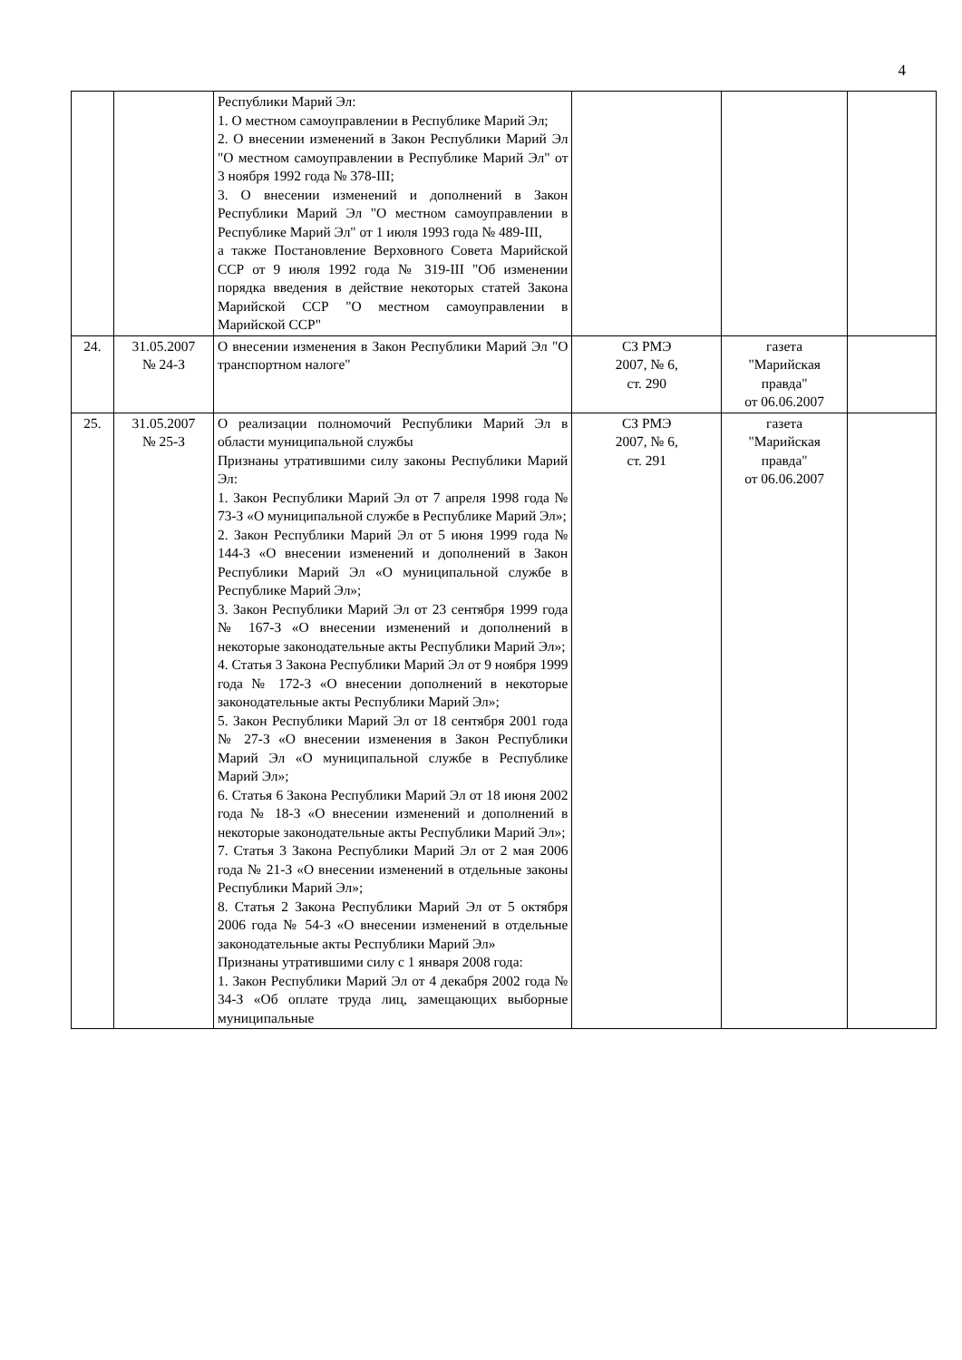4
| | | Республики Марий Эл: 1. О местном самоуправлении в Республике Марий Эл; 2. О внесении изменений в Закон Республики Марий Эл "О местном самоуправлении в Республике Марий Эл" от 3 ноября 1992 года № 378-III; 3. О внесении изменений и дополнений в Закон Республики Марий Эл "О местном самоуправлении в Республике Марий Эл" от 1 июля 1993 года № 489-III, а также Постановление Верховного Совета Марийской ССР от 9 июля 1992 года № 319-III "Об изменении порядка введения в действие некоторых статей Закона Марийской ССР "О местном самоуправлении в Марийской ССР" | | | |
| 24. | 31.05.2007 № 24-З | О внесении изменения в Закон Республики Марий Эл "О транспортном налоге" | СЗ РМЭ 2007, № 6, ст. 290 | газета "Марийская правда" от 06.06.2007 | |
| 25. | 31.05.2007 № 25-З | О реализации полномочий Республики Марий Эл в области муниципальной службы Признаны утратившими силу законы Республики Марий Эл: 1. Закон Республики Марий Эл от 7 апреля 1998 года № 73-З «О муниципальной службе в Республике Марий Эл»; 2. Закон Республики Марий Эл от 5 июня 1999 года № 144-З «О внесении изменений и дополнений в Закон Республики Марий Эл «О муниципальной службе в Республике Марий Эл»; 3. Закон Республики Марий Эл от 23 сентября 1999 года № 167-З «О внесении изменений и дополнений в некоторые законодательные акты Республики Марий Эл»; 4. Статья 3 Закона Республики Марий Эл от 9 ноября 1999 года № 172-З «О внесении дополнений в некоторые законодательные акты Республики Марий Эл»; 5. Закон Республики Марий Эл от 18 сентября 2001 года № 27-З «О внесении изменения в Закон Республики Марий Эл «О муниципальной службе в Республике Марий Эл»; 6. Статья 6 Закона Республики Марий Эл от 18 июня 2002 года № 18-З «О внесении изменений и дополнений в некоторые законодательные акты Республики Марий Эл»; 7. Статья 3 Закона Республики Марий Эл от 2 мая 2006 года № 21-З «О внесении изменений в отдельные законы Республики Марий Эл»; 8. Статья 2 Закона Республики Марий Эл от 5 октября 2006 года № 54-З «О внесении изменений в отдельные законодательные акты Республики Марий Эл» Признаны утратившими силу с 1 января 2008 года: 1. Закон Республики Марий Эл от 4 декабря 2002 года № 34-З «Об оплате труда лиц, замещающих выборные муниципальные | СЗ РМЭ 2007, № 6, ст. 291 | газета "Марийская правда" от 06.06.2007 | |